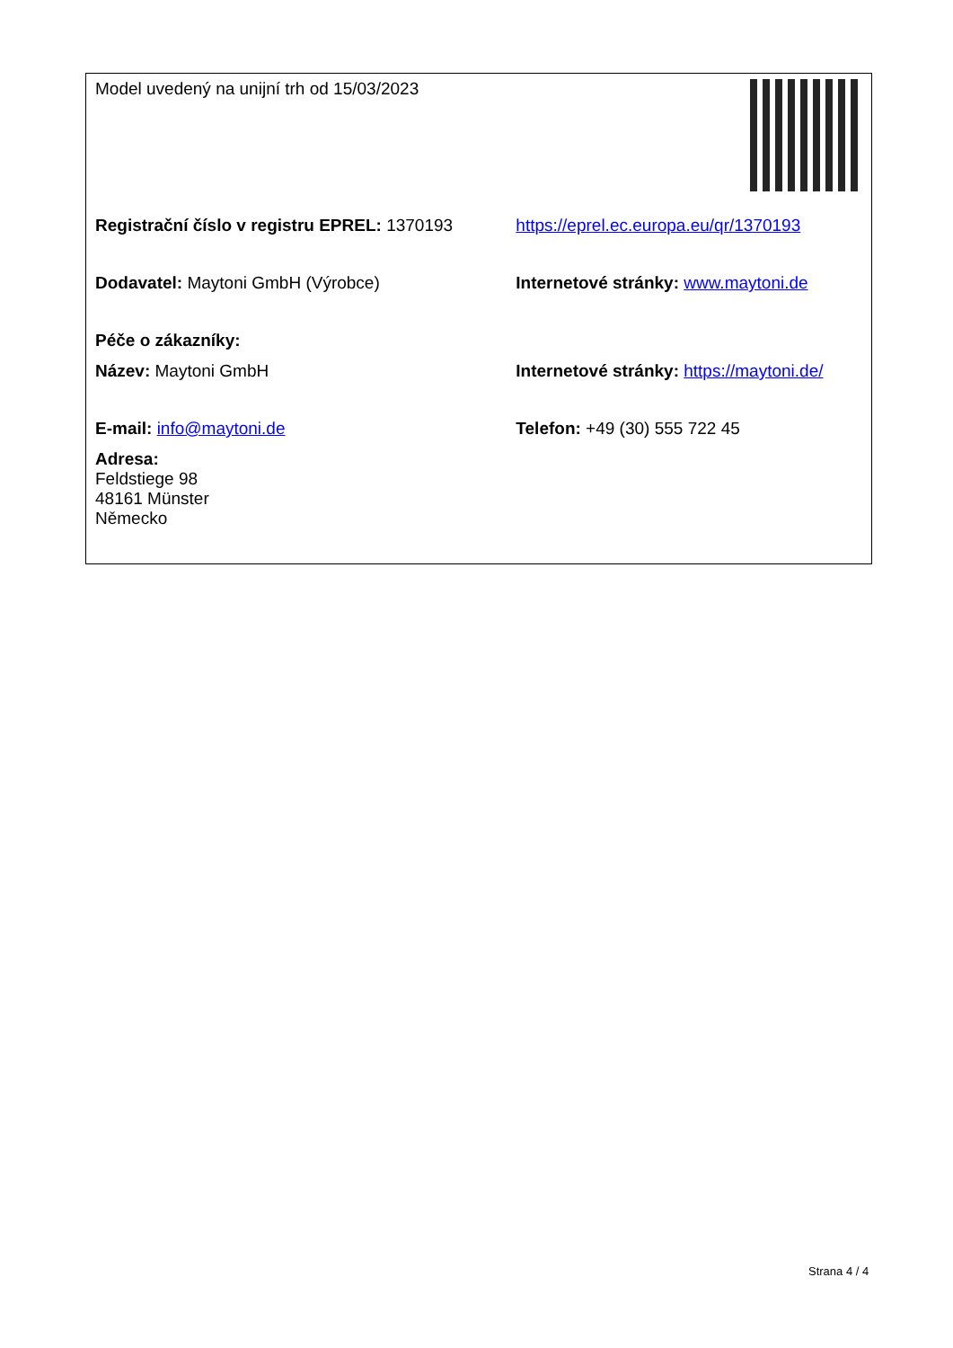| Model uvedený na unijní trh od 15/03/2023 | |
| Registrační číslo v registru EPREL: 1370193 | https://eprel.ec.europa.eu/qr/1370193 |
| Dodavatel: Maytoni GmbH (Výrobce) | Internetové stránky: www.maytoni.de |
| Péče o zákazníky: | |
| Název: Maytoni GmbH | Internetové stránky: https://maytoni.de/ |
| E-mail: info@maytoni.de | Telefon: +49 (30) 555 722 45 |
| Adresa: Feldstiege 98 48161 Münster Německo | |
Strana 4 / 4